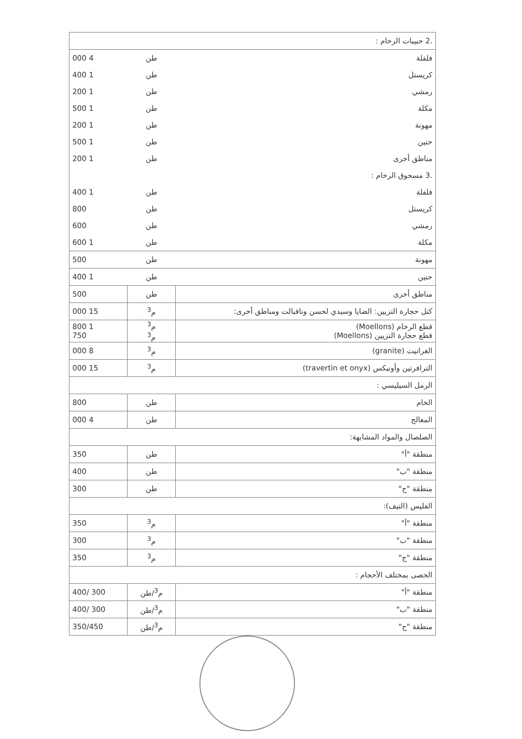| .2 حبيبات الرخام : | | |
| فلفلة | طن | 4 000 |
| كريستل | طن | 1 400 |
| رمشي | طن | 1 200 |
| مكلة | طن | 1 500 |
| مهونة | طن | 1 200 |
| حنين | طن | 1 500 |
| مناطق أخرى | طن | 1 200 |
| .3 مسحوق الرخام : | | |
| فلفلة | طن | 1 400 |
| كريستل | طن | 800 |
| رمشي | طن | 600 |
| مكلة | طن | 1 600 |
| مهونة | طن | 500 |
| حنين | طن | 1 400 |
| مناطق أخرى | طن | 500 |
| كتل حجارة التزيين: الضايا وسيدي لحسن وتاقبالت ومناطق أخرى: | م<sup>3</sup> | 15 000 |
| قطع الرخام (Moellons) قطع حجارة التزيين (Moellons) | م<sup>3</sup> م<sup>3</sup> | 1 800 750 |
| الغرانيت (granite) | م<sup>3</sup> | 8 000 |
| الترافرتين وأونيكس (travertin et onyx) | م<sup>3</sup> | 15 000 |
| الرمل السيليسي : | | |
| الخام | طن | 800 |
| المعالج | طن | 4 000 |
| الصلصال والمواد المشابهة: | | |
| منطقة "أ" | طن | 350 |
| منطقة "ب" | طن | 400 |
| منطقة "ج" | طن | 300 |
| الفليس (التيف): | | |
| منطقة "أ" | م<sup>3</sup> | 350 |
| منطقة "ب" | م<sup>3</sup> | 300 |
| منطقة "ج" | م<sup>3</sup> | 350 |
| الحصى بمختلف الأحجام : | | |
| منطقة "أ" | م<sup>3</sup>/طن | 300 /400 |
| منطقة "ب" | م<sup>3</sup>/طن | 300 /400 |
| منطقة "ج" | م<sup>3</sup>/طن | 350/450 |